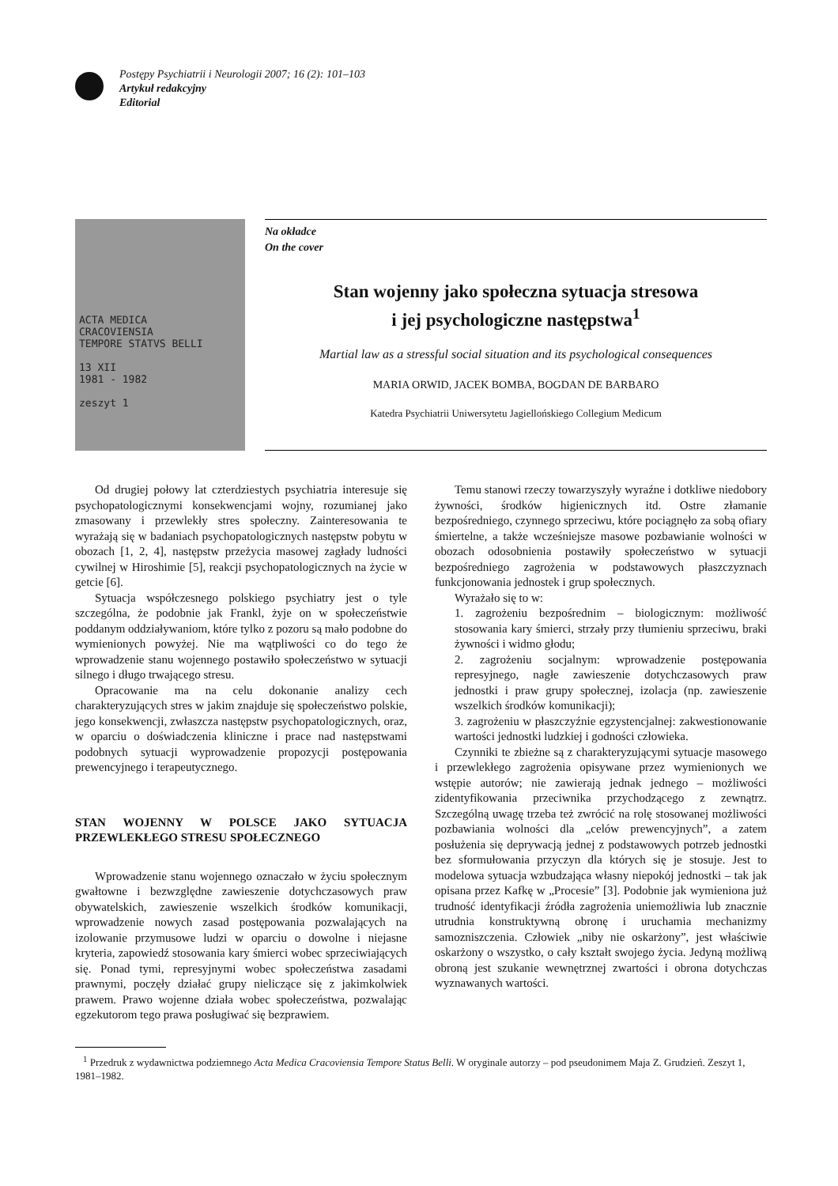Postępy Psychiatrii i Neurologii 2007; 16 (2): 101–103
Artykuł redakcyjny
Editorial
ACTA MEDICA
CRACOVIENSIA
TEMPORE STATVS BELLI
13 XII
1981 - 1982
zeszyt 1
Na okładce
On the cover
Stan wojenny jako społeczna sytuacja stresowa
i jej psychologiczne następstwa<sup>1</sup>
Martial law as a stressful social situation and its psychological consequences
MARIA ORWID, JACEK BOMBA, BOGDAN DE BARBARO
Katedra Psychiatrii Uniwersytetu Jagiellońskiego Collegium Medicum
Od drugiej połowy lat czterdziestych psychiatria interesuje się psychopatologicznymi konsekwencjami wojny, rozumianej jako zmasowany i przewlekły stres społeczny. Zainteresowania te wyrażają się w badaniach psychopatologicznych następstw pobytu w obozach [1, 2, 4], następstw przeżycia masowej zagłady ludności cywilnej w Hiroshimie [5], reakcji psychopatologicznych na życie w getcie [6].
Sytuacja współczesnego polskiego psychiatry jest o tyle szczególna, że podobnie jak Frankl, żyje on w społeczeństwie poddanym oddziaływaniom, które tylko z pozoru są mało podobne do wymienionych powyżej. Nie ma wątpliwości co do tego że wprowadzenie stanu wojennego postawiło społeczeństwo w sytuacji silnego i długo trwającego stresu.
Opracowanie ma na celu dokonanie analizy cech charakteryzujących stres w jakim znajduje się społeczeństwo polskie, jego konsekwencji, zwłaszcza następstw psychopatologicznych, oraz, w oparciu o doświadczenia kliniczne i prace nad następstwami podobnych sytuacji wyprowadzenie propozycji postępowania prewencyjnego i terapeutycznego.
STAN WOJENNY W POLSCE JAKO SYTUACJA PRZEWLEKŁEGO STRESU SPOŁECZNEGO
Wprowadzenie stanu wojennego oznaczało w życiu społecznym gwałtowne i bezwzględne zawieszenie dotychczasowych praw obywatelskich, zawieszenie wszelkich środków komunikacji, wprowadzenie nowych zasad postępowania pozwalających na izolowanie przymusowe ludzi w oparciu o dowolne i niejasne kryteria, zapowiedź stosowania kary śmierci wobec sprzeciwiających się. Ponad tymi, represyjnymi wobec społeczeństwa zasadami prawnymi, poczęły działać grupy nieliczące się z jakimkolwiek prawem. Prawo wojenne działa wobec społeczeństwa, pozwalając egzekutorom tego prawa posługiwać się bezprawiem.
Temu stanowi rzeczy towarzyszyły wyraźne i dotkliwe niedobory żywności, środków higienicznych itd. Ostre złamanie bezpośredniego, czynnego sprzeciwu, które pociągnęło za sobą ofiary śmiertelne, a także wcześniejsze masowe pozbawianie wolności w obozach odosobnienia postawiły społeczeństwo w sytuacji bezpośredniego zagrożenia w podstawowych płaszczyznach funkcjonowania jednostek i grup społecznych.
Wyrażało się to w:
1. zagrożeniu bezpośrednim – biologicznym: możliwość stosowania kary śmierci, strzały przy tłumieniu sprzeciwu, braki żywności i widmo głodu;
2. zagrożeniu socjalnym: wprowadzenie postępowania represyjnego, nagłe zawieszenie dotychczasowych praw jednostki i praw grupy społecznej, izolacja (np. zawieszenie wszelkich środków komunikacji);
3. zagrożeniu w płaszczyźnie egzystencjalnej: zakwestionowanie wartości jednostki ludzkiej i godności człowieka.
Czynniki te zbieżne są z charakteryzującymi sytuacje masowego i przewlekłego zagrożenia opisywane przez wymienionych we wstępie autorów; nie zawierają jednak jednego – możliwości zidentyfikowania przeciwnika przychodzącego z zewnątrz. Szczególną uwagę trzeba też zwrócić na rolę stosowanej możliwości pozbawiania wolności dla „celów prewencyjnych”, a zatem posłużenia się deprywacją jednej z podstawowych potrzeb jednostki bez sformułowania przyczyn dla których się je stosuje. Jest to modelowa sytuacja wzbudzająca własny niepokój jednostki – tak jak opisana przez Kafkę w „Procesie” [3]. Podobnie jak wymieniona już trudność identyfikacji źródła zagrożenia uniemożliwia lub znacznie utrudnia konstruktywną obronę i uruchamia mechanizmy samozniszczenia. Człowiek „niby nie oskarżony”, jest właściwie oskarżony o wszystko, o cały kształt swojego życia. Jedyną możliwą obroną jest szukanie wewnętrznej zwartości i obrona dotychczas wyznawanych wartości.
<sup>1</sup> Przedruk z wydawnictwa podziemnego Acta Medica Cracoviensia Tempore Status Belli. W oryginale autorzy – pod pseudonimem Maja Z. Grudzień. Zeszyt 1, 1981–1982.